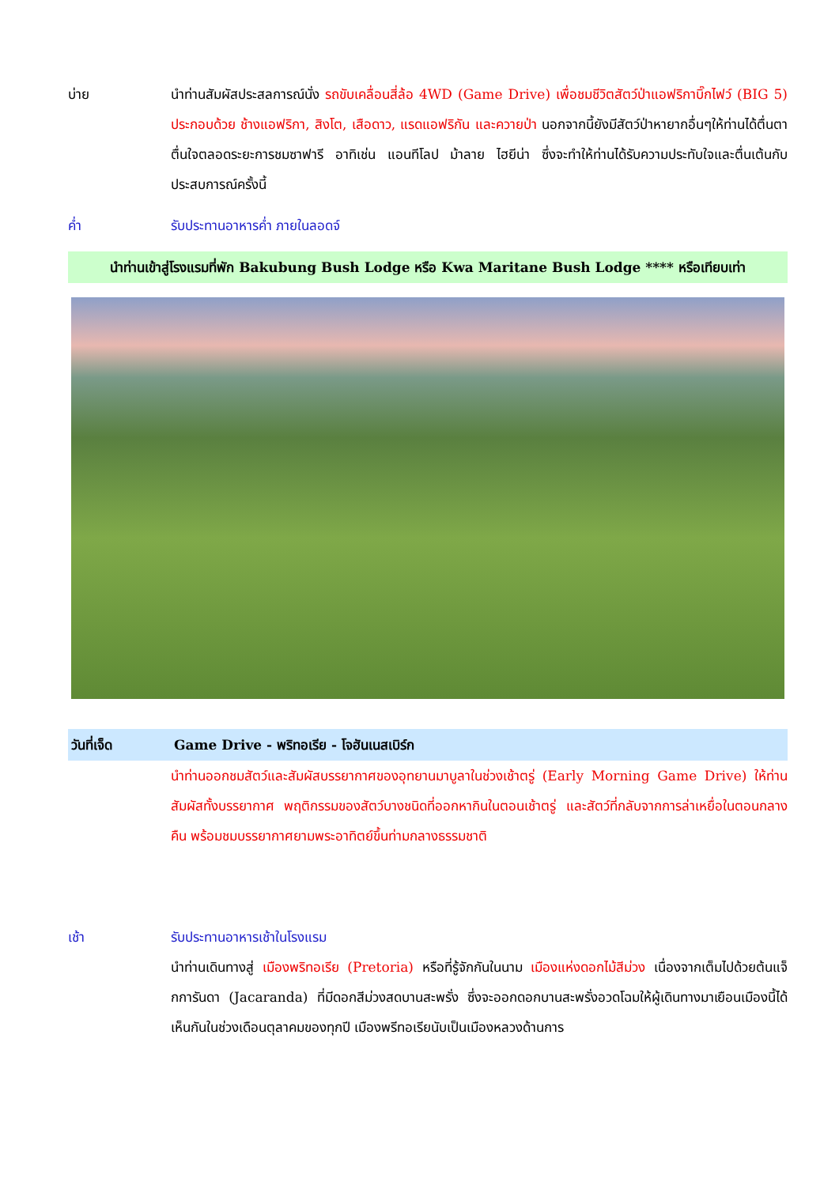บ่าย นำท่านสัมผัสประสลการณ์นั่ง รถขับเคลื่อนสี่ล้อ 4WD (Game Drive) เพื่อชมชีวิตสัตว์ป่าแอฟริกาบิ๊กไฟว์ (BIG 5) ประกอบด้วย ช้างแอฟริกา, สิงโต, เสือดาว, แรดแอฟริกัน และควายป่า นอกจากนี้ยังมีสัตว์ป่าหายากอื่นๆให้ท่านได้ตื่นตาตื่นใจตลอดระยะการชมซาฟารี อาทิเช่น แอนทีโลป ม้าลาย ไฮยีน่า ซึ่งจะทำให้ท่านได้รับความประทับใจและตื่นเต้นกับประสบการณ์ครั้งนี้
ค่ำ รับประทานอาหารค่ำ ภายในลอดจ์
นำท่านเข้าสู่โรงแรมที่พัก Bakubung Bush Lodge หรือ Kwa Maritane Bush Lodge **** หรือเทียบเท่า
วันที่เจ็ด Game Drive - พริทอเรีย - โจฮันเนสเบิร์ก
นำท่านออกชมสัตว์และสัมผัสบรรยากาศของอุทยานมาบูลาในช่วงเช้าตรู่ (Early Morning Game Drive) ให้ท่านสัมผัสทั้งบรรยากาศ พฤติกรรมของสัตว์บางชนิดที่ออกหากินในตอนเช้าตรู่ และสัตว์ที่กลับจากการล่าเหยื่อในตอนกลางคืน พร้อมชมบรรยากาศยามพระอาทิตย์ขึ้นท่ามกลางธรรมชาติ
เช้า รับประทานอาหารเช้าในโรงแรม
นำท่านเดินทางสู่ เมืองพริทอเรีย (Pretoria) หรือที่รู้จักกันในนาม เมืองแห่งดอกไม้สีม่วง เนื่องจากเต็มไปด้วยต้นแจ็กการันดา (Jacaranda) ที่มีดอกสีม่วงสดบานสะพรั่ง ซึ่งจะออกดอกบานสะพรั่งอวดโฉมให้ผู้เดินทางมาเยือนเมืองนี้ได้เห็นกันในช่วงเดือนตุลาคมของทุกปี เมืองพรีทอเรียนับเป็นเมืองหลวงด้านการ